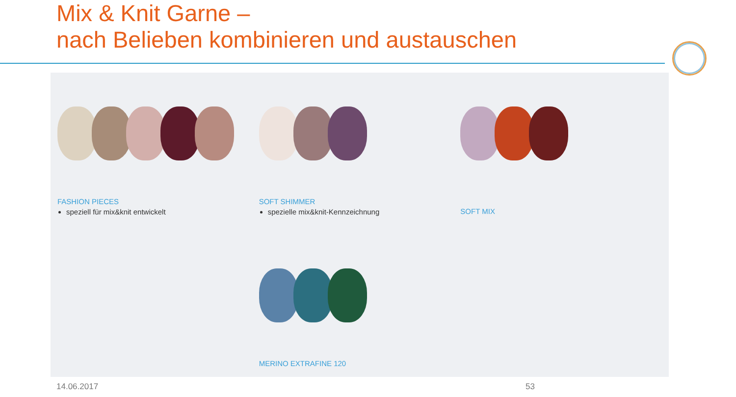Mix & Knit Garne –
nach Belieben kombinieren und austauschen
FASHION PIECES
speziell für mix&knit entwickelt
SOFT SHIMMER
spezielle mix&knit-Kennzeichnung
SOFT MIX
MERINO EXTRAFINE 120
14.06.2017 53